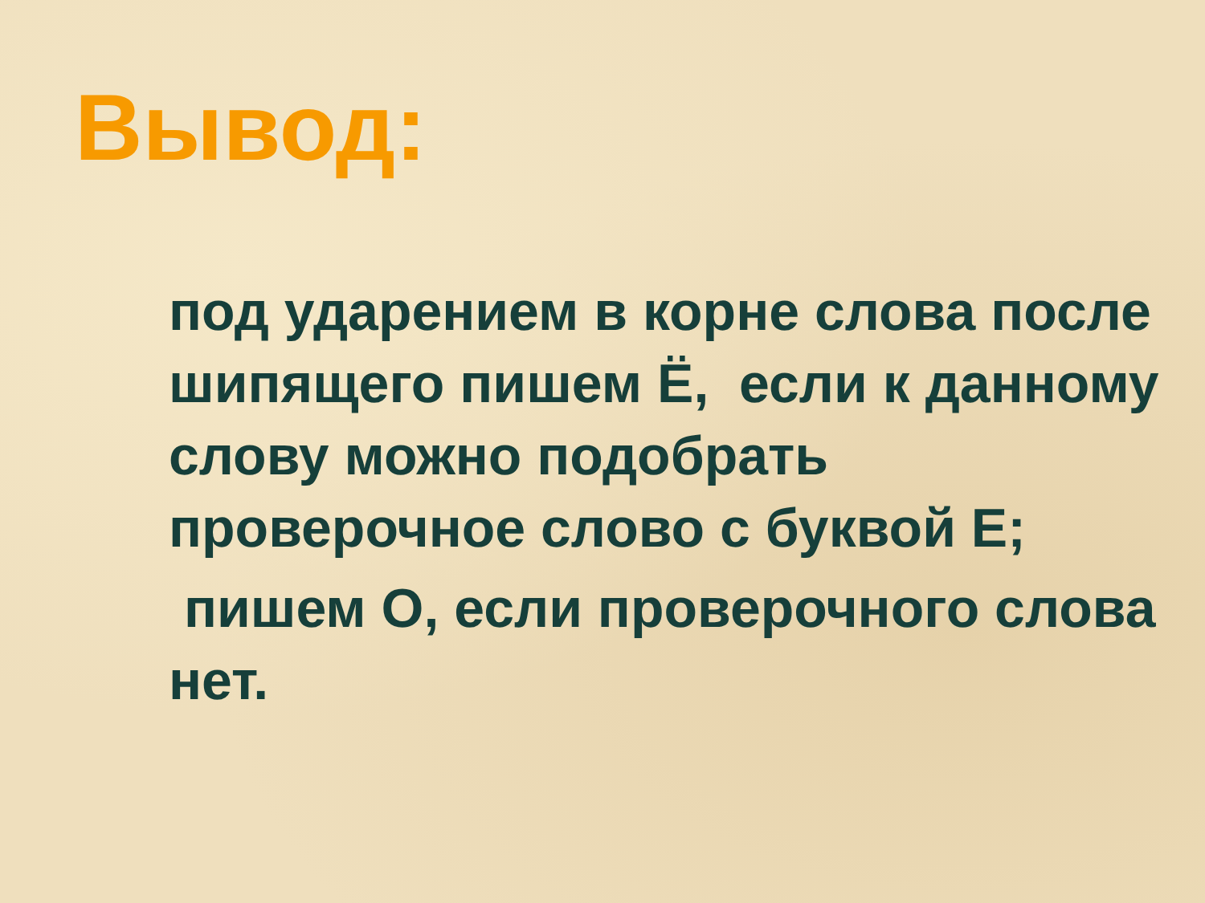Вывод:
под ударением в корне слова после шипящего пишем Ё, если к данному слову можно подобрать проверочное слово с буквой Е;
пишем О, если проверочного слова нет.